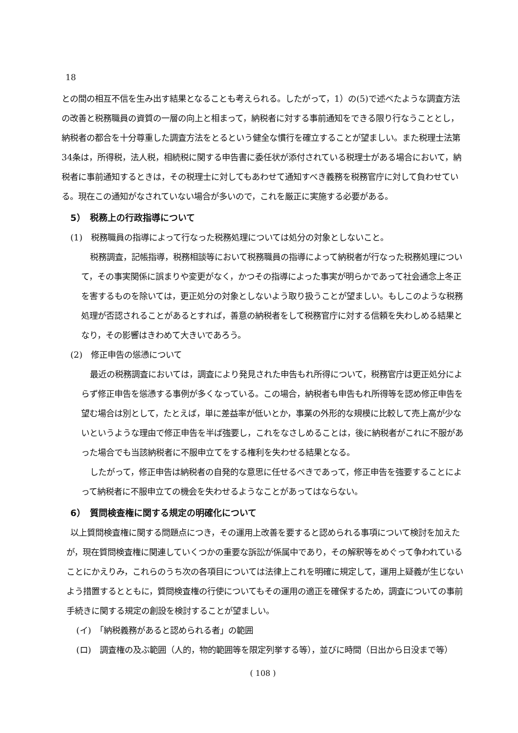18
との間の相互不信を生み出す結果となることも考えられる。したがって，1）の(5)で述べたような調査方法の改善と税務職員の資質の一層の向上と相まって，納税者に対する事前通知をできる限り行なうこととし，納税者の都合を十分尊重した調査方法をとるという健全な慣行を確立することが望ましい。また税理士法第34条は，所得税，法人税，相続税に関する申告書に委任状が添付されている税理士がある場合において，納税者に事前通知するときは，その税理士に対してもあわせて通知すべき義務を税務官庁に対して負わせている。現在この通知がなされていない場合が多いので，これを厳正に実施する必要がある。
5）　税務上の行政指導について
(1)　税務職員の指導によって行なった税務処理については処分の対象としないこと。
税務調査，記帳指導，税務相談等において税務職員の指導によって納税者が行なった税務処理について，その事実関係に誤まりや変更がなく，かつその指導によった事実が明らかであって社会通念上冬正を害するものを除いては，更正処分の対象としないよう取り扱うことが望ましい。もしこのような税務処理が否認されることがあるとすれば，善意の納税者をして税務官庁に対する信頼を失わしめる結果となり，その影響はきわめて大きいであろう。
(2)　修正申告の慫慂について
最近の税務調査においては，調査により発見された申告もれ所得について，税務官庁は更正処分によらず修正申告を慫慂する事例が多くなっている。この場合，納税者も申告もれ所得等を認め修正申告を望む場合は別として，たとえば，単に差益率が低いとか，事業の外形的な規模に比較して売上高が少ないというような理由で修正申告を半ば強要し，これをなさしめることは，後に納税者がこれに不服があった場合でも当該納税者に不服申立てをする権利を失わせる結果となる。
したがって，修正申告は納税者の自発的な意思に任せるべきであって，修正申告を強要することによって納税者に不服申立ての機会を失わせるようなことがあってはならない。
6）　質問検査権に関する規定の明確化について
以上質問検査権に関する問題点につき，その運用上改善を要すると認められる事項について検討を加えたが，現在質問検査権に関連していくつかの重要な訴訟が係属中であり，その解釈等をめぐって争われていることにかえりみ，これらのうち次の各項目については法律上これを明確に規定して，運用上疑義が生じないよう措置するとともに，質問検査権の行使についてもその運用の適正を確保するため，調査についての事前手続きに関する規定の創設を検討することが望ましい。
(イ)　「納税義務があると認められる者」の範囲
(ロ)　調査権の及ぶ範囲（人的，物的範囲等を限定列挙する等），並びに時間（日出から日没まで等）
( 108 )